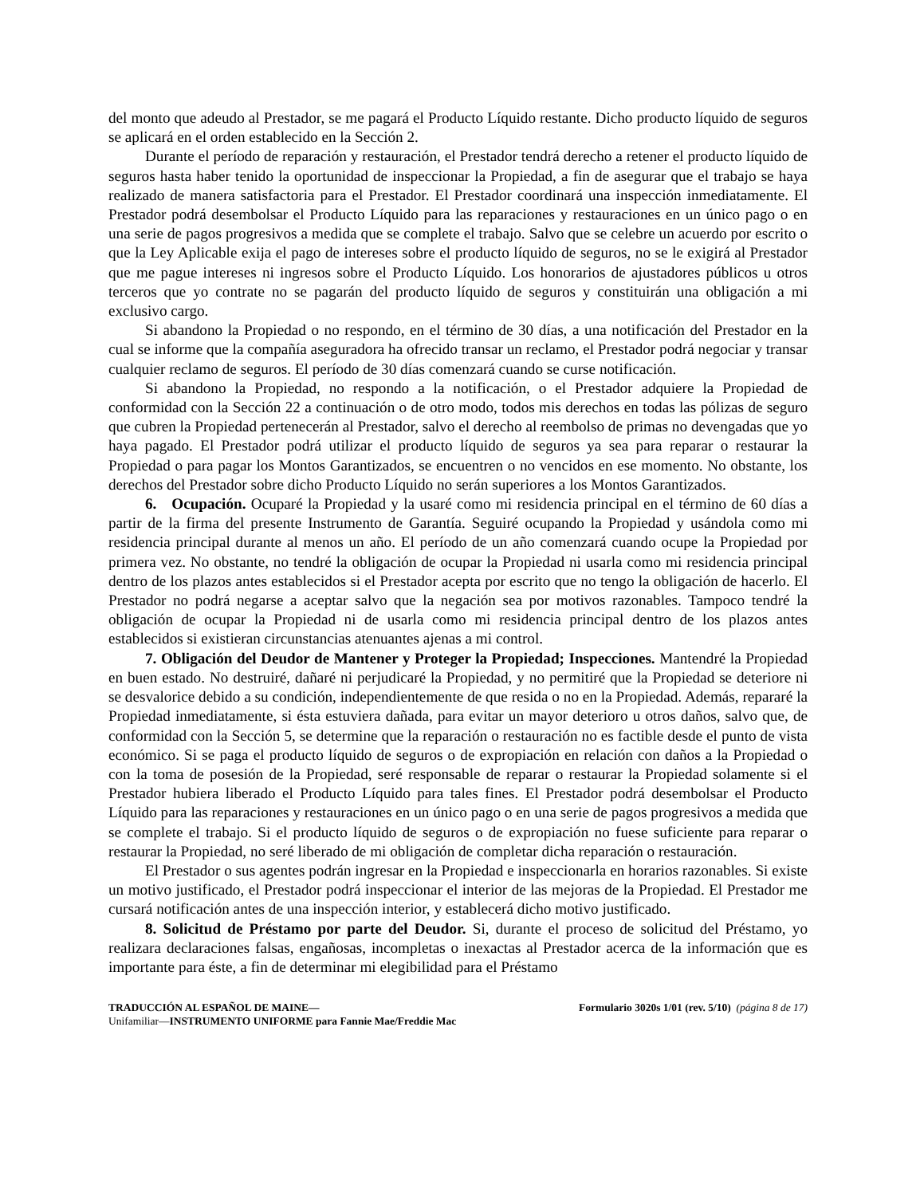del monto que adeudo al Prestador, se me pagará el Producto Líquido restante. Dicho producto líquido de seguros se aplicará en el orden establecido en la Sección 2.
Durante el período de reparación y restauración, el Prestador tendrá derecho a retener el producto líquido de seguros hasta haber tenido la oportunidad de inspeccionar la Propiedad, a fin de asegurar que el trabajo se haya realizado de manera satisfactoria para el Prestador. El Prestador coordinará una inspección inmediatamente. El Prestador podrá desembolsar el Producto Líquido para las reparaciones y restauraciones en un único pago o en una serie de pagos progresivos a medida que se complete el trabajo. Salvo que se celebre un acuerdo por escrito o que la Ley Aplicable exija el pago de intereses sobre el producto líquido de seguros, no se le exigirá al Prestador que me pague intereses ni ingresos sobre el Producto Líquido. Los honorarios de ajustadores públicos u otros terceros que yo contrate no se pagarán del producto líquido de seguros y constituirán una obligación a mi exclusivo cargo.
Si abandono la Propiedad o no respondo, en el término de 30 días, a una notificación del Prestador en la cual se informe que la compañía aseguradora ha ofrecido transar un reclamo, el Prestador podrá negociar y transar cualquier reclamo de seguros. El período de 30 días comenzará cuando se curse notificación.
Si abandono la Propiedad, no respondo a la notificación, o el Prestador adquiere la Propiedad de conformidad con la Sección 22 a continuación o de otro modo, todos mis derechos en todas las pólizas de seguro que cubren la Propiedad pertenecerán al Prestador, salvo el derecho al reembolso de primas no devengadas que yo haya pagado. El Prestador podrá utilizar el producto líquido de seguros ya sea para reparar o restaurar la Propiedad o para pagar los Montos Garantizados, se encuentren o no vencidos en ese momento. No obstante, los derechos del Prestador sobre dicho Producto Líquido no serán superiores a los Montos Garantizados.
6. Ocupación. Ocuparé la Propiedad y la usaré como mi residencia principal en el término de 60 días a partir de la firma del presente Instrumento de Garantía. Seguiré ocupando la Propiedad y usándola como mi residencia principal durante al menos un año. El período de un año comenzará cuando ocupe la Propiedad por primera vez. No obstante, no tendré la obligación de ocupar la Propiedad ni usarla como mi residencia principal dentro de los plazos antes establecidos si el Prestador acepta por escrito que no tengo la obligación de hacerlo. El Prestador no podrá negarse a aceptar salvo que la negación sea por motivos razonables. Tampoco tendré la obligación de ocupar la Propiedad ni de usarla como mi residencia principal dentro de los plazos antes establecidos si existieran circunstancias atenuantes ajenas a mi control.
7. Obligación del Deudor de Mantener y Proteger la Propiedad; Inspecciones. Mantendré la Propiedad en buen estado. No destruiré, dañaré ni perjudicaré la Propiedad, y no permitiré que la Propiedad se deteriore ni se desvalorice debido a su condición, independientemente de que resida o no en la Propiedad. Además, repararé la Propiedad inmediatamente, si ésta estuviera dañada, para evitar un mayor deterioro u otros daños, salvo que, de conformidad con la Sección 5, se determine que la reparación o restauración no es factible desde el punto de vista económico. Si se paga el producto líquido de seguros o de expropiación en relación con daños a la Propiedad o con la toma de posesión de la Propiedad, seré responsable de reparar o restaurar la Propiedad solamente si el Prestador hubiera liberado el Producto Líquido para tales fines. El Prestador podrá desembolsar el Producto Líquido para las reparaciones y restauraciones en un único pago o en una serie de pagos progresivos a medida que se complete el trabajo. Si el producto líquido de seguros o de expropiación no fuese suficiente para reparar o restaurar la Propiedad, no seré liberado de mi obligación de completar dicha reparación o restauración.
El Prestador o sus agentes podrán ingresar en la Propiedad e inspeccionarla en horarios razonables. Si existe un motivo justificado, el Prestador podrá inspeccionar el interior de las mejoras de la Propiedad. El Prestador me cursará notificación antes de una inspección interior, y establecerá dicho motivo justificado.
8. Solicitud de Préstamo por parte del Deudor. Si, durante el proceso de solicitud del Préstamo, yo realizara declaraciones falsas, engañosas, incompletas o inexactas al Prestador acerca de la información que es importante para éste, a fin de determinar mi elegibilidad para el Préstamo
TRADUCCIÓN AL ESPAÑOL DE MAINE—
Unifamiliar—INSTRUMENTO UNIFORME para Fannie Mae/Freddie Mac
Formulario 3020s 1/01 (rev. 5/10) (página 8 de 17)